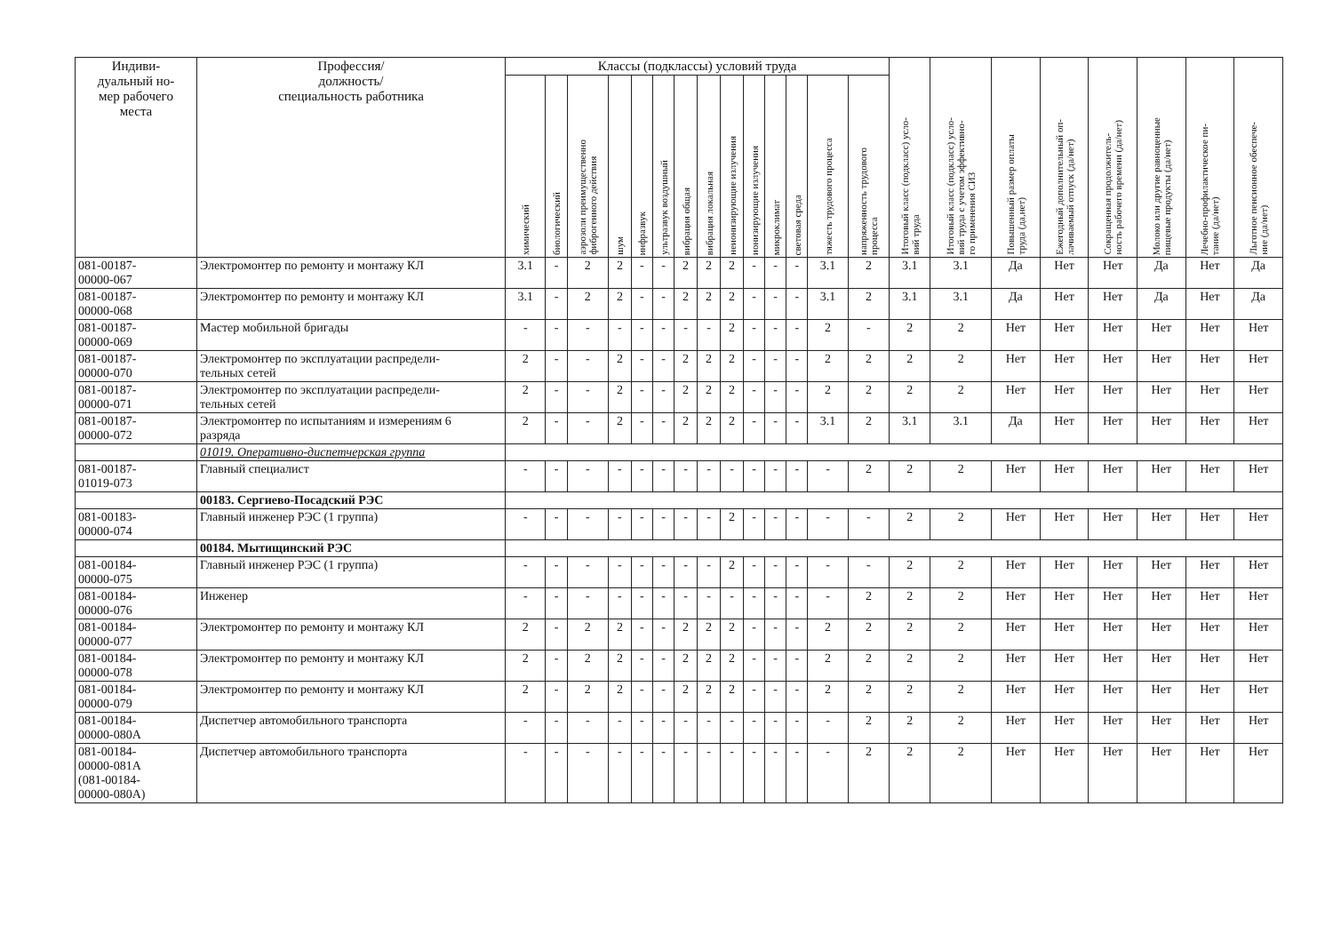| Индиви- дуальный но- мер рабочего места | Профессия/ должность/ специальность работника | Классы (подклассы) условий труда | | | | | | | | | | | | | | Итоговый класс (подкласс) усло- вий труда | Итоговый класс (подкласс) усло- вий труда с учетом эффективно- го применения СИЗ | Повышенный размер оплаты труда (да,нет) | Ежегодный дополнительный оп- лачиваемый отпуск (да/нет) | Сокращенная продолжитель- ность рабочего времени (да/нет) | Молоко или другие равноценные пищевые продукты (да/нет) | Лечебно-профилактическое пи- тание (да/нет) | Льготное пенсионное обеспече- ние (да/нет) |
| --- | --- | --- | --- | --- | --- | --- | --- | --- | --- | --- | --- | --- | --- | --- | --- | --- | --- | --- | --- | --- | --- | --- | --- |
| | | химический | биологический | аэрозоли преимущественно фиброгенного действия | шум | инфразвук | ультразвук воздушный | вибрация общая | вибрация локальная | неионизирующие излучения | ионизирующие излучения | микроклимат | световая среда | тяжесть трудового процесса | напряженность трудового процесса | | | | | | | | |
| 081-00187- 00000-067 | Электромонтер по ремонту и монтажу КЛ | 3.1 | - | 2 | 2 | - | - | 2 | 2 | 2 | - | - | - | 3.1 | 2 | 3.1 | 3.1 | Да | Нет | Нет | Да | Нет | Да |
| 081-00187- 00000-068 | Электромонтер по ремонту и монтажу КЛ | 3.1 | - | 2 | 2 | - | - | 2 | 2 | 2 | - | - | - | 3.1 | 2 | 3.1 | 3.1 | Да | Нет | Нет | Да | Нет | Да |
| 081-00187- 00000-069 | Мастер мобильной бригады | - | - | - | - | - | - | - | - | 2 | - | - | - | 2 | - | 2 | 2 | Нет | Нет | Нет | Нет | Нет | Нет |
| 081-00187- 00000-070 | Электромонтер по эксплуатации распредели- тельных сетей | 2 | - | - | 2 | - | - | 2 | 2 | 2 | - | - | - | 2 | 2 | 2 | 2 | Нет | Нет | Нет | Нет | Нет | Нет |
| 081-00187- 00000-071 | Электромонтер по эксплуатации распредели- тельных сетей | 2 | - | - | 2 | - | - | 2 | 2 | 2 | - | - | - | 2 | 2 | 2 | 2 | Нет | Нет | Нет | Нет | Нет | Нет |
| 081-00187- 00000-072 | Электромонтер по испытаниям и измерениям 6 разряда | 2 | - | - | 2 | - | - | 2 | 2 | 2 | - | - | - | 3.1 | 2 | 3.1 | 3.1 | Да | Нет | Нет | Нет | Нет | Нет |
| | 01019. Оперативно-диспетчерская группа | | | | | | | | | | | | | | | | | | | | | | |
| 081-00187- 01019-073 | Главный специалист | - | - | - | - | - | - | - | - | - | - | - | - | - | 2 | 2 | 2 | Нет | Нет | Нет | Нет | Нет | Нет |
| | 00183. Сергиево-Посадский РЭС | | | | | | | | | | | | | | | | | | | | | | |
| 081-00183- 00000-074 | Главный инженер РЭС (1 группа) | - | - | - | - | - | - | - | - | 2 | - | - | - | - | - | 2 | 2 | Нет | Нет | Нет | Нет | Нет | Нет |
| | 00184. Мытищинский РЭС | | | | | | | | | | | | | | | | | | | | | | |
| 081-00184- 00000-075 | Главный инженер РЭС (1 группа) | - | - | - | - | - | - | - | - | 2 | - | - | - | - | - | 2 | 2 | Нет | Нет | Нет | Нет | Нет | Нет |
| 081-00184- 00000-076 | Инженер | - | - | - | - | - | - | - | - | - | - | - | - | - | 2 | 2 | 2 | Нет | Нет | Нет | Нет | Нет | Нет |
| 081-00184- 00000-077 | Электромонтер по ремонту и монтажу КЛ | 2 | - | 2 | 2 | - | - | 2 | 2 | 2 | - | - | - | 2 | 2 | 2 | 2 | Нет | Нет | Нет | Нет | Нет | Нет |
| 081-00184- 00000-078 | Электромонтер по ремонту и монтажу КЛ | 2 | - | 2 | 2 | - | - | 2 | 2 | 2 | - | - | - | 2 | 2 | 2 | 2 | Нет | Нет | Нет | Нет | Нет | Нет |
| 081-00184- 00000-079 | Электромонтер по ремонту и монтажу КЛ | 2 | - | 2 | 2 | - | - | 2 | 2 | 2 | - | - | - | 2 | 2 | 2 | 2 | Нет | Нет | Нет | Нет | Нет | Нет |
| 081-00184- 00000-080А | Диспетчер автомобильного транспорта | - | - | - | - | - | - | - | - | - | - | - | - | - | 2 | 2 | 2 | Нет | Нет | Нет | Нет | Нет | Нет |
| 081-00184- 00000-081А (081-00184- 00000-080А) | Диспетчер автомобильного транспорта | - | - | - | - | - | - | - | - | - | - | - | - | - | 2 | 2 | 2 | Нет | Нет | Нет | Нет | Нет | Нет |